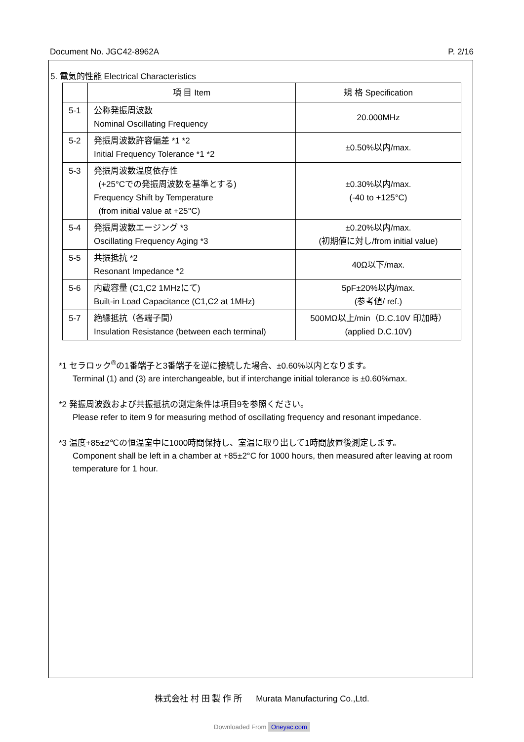Document No. JGC42-8962A P. 2/16
5. 電気的性能 Electrical Characteristics
| | 項 目 Item | 規 格 Specification |
| --- | --- | --- |
| 5-1 | 公称発振周波数 Nominal Oscillating Frequency | 20.000MHz |
| 5-2 | 発振周波数許容偏差 *1 *2 Initial Frequency Tolerance *1 *2 | ±0.50%以内/max. |
| 5-3 | 発振周波数温度依存性 (+25°Cでの発振周波数を基準とする) Frequency Shift by Temperature (from initial value at +25°C) | ±0.30%以内/max. (-40 to +125°C) |
| 5-4 | 発振周波数エージング *3 Oscillating Frequency Aging *3 | ±0.20%以内/max. (初期値に対し/from initial value) |
| 5-5 | 共振抵抗 *2 Resonant Impedance *2 | 40Ω以下/max. |
| 5-6 | 内蔵容量 (C1,C2 1MHzにて) Built-in Load Capacitance (C1,C2 at 1MHz) | 5pF±20%以内/max. (参考値/ ref.) |
| 5-7 | 絶縁抵抗（各端子間） Insulation Resistance (between each terminal) | 500MΩ以上/min（D.C.10V 印加時） (applied D.C.10V) |
*1 セラロック<sup>®</sup>の1番端子と3番端子を逆に接続した場合、±0.60%以内となります。
Terminal (1) and (3) are interchangeable, but if interchange initial tolerance is ±0.60%max.
*2 発振周波数および共振抵抗の測定条件は項目9を参照ください。
Please refer to item 9 for measuring method of oscillating frequency and resonant impedance.
*3 温度+85±2℃の恒温室中に1000時間保持し、室温に取り出して1時間放置後測定します。
Component shall be left in a chamber at +85±2°C for 1000 hours, then measured after leaving at room temperature for 1 hour.
株式会社 村 田 製 作 所 Murata Manufacturing Co.,Ltd.
Downloaded From Oneyac.com